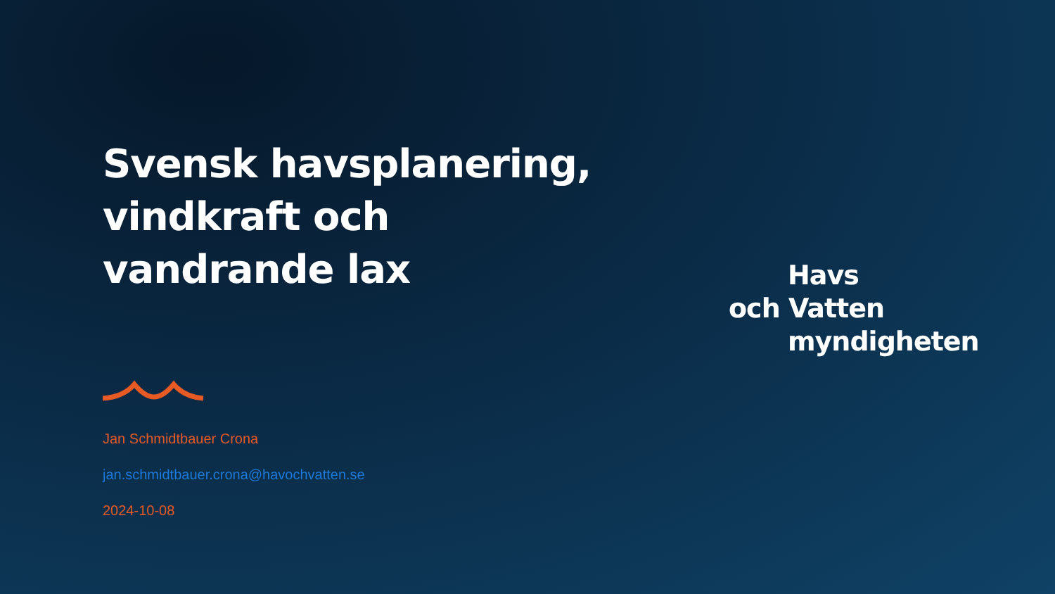Svensk havsplanering,
vindkraft och
vandrande lax
Jan Schmidtbauer Crona
jan.schmidtbauer.crona@havochvatten.se
2024-10-08
Havs
och Vatten
myndigheten